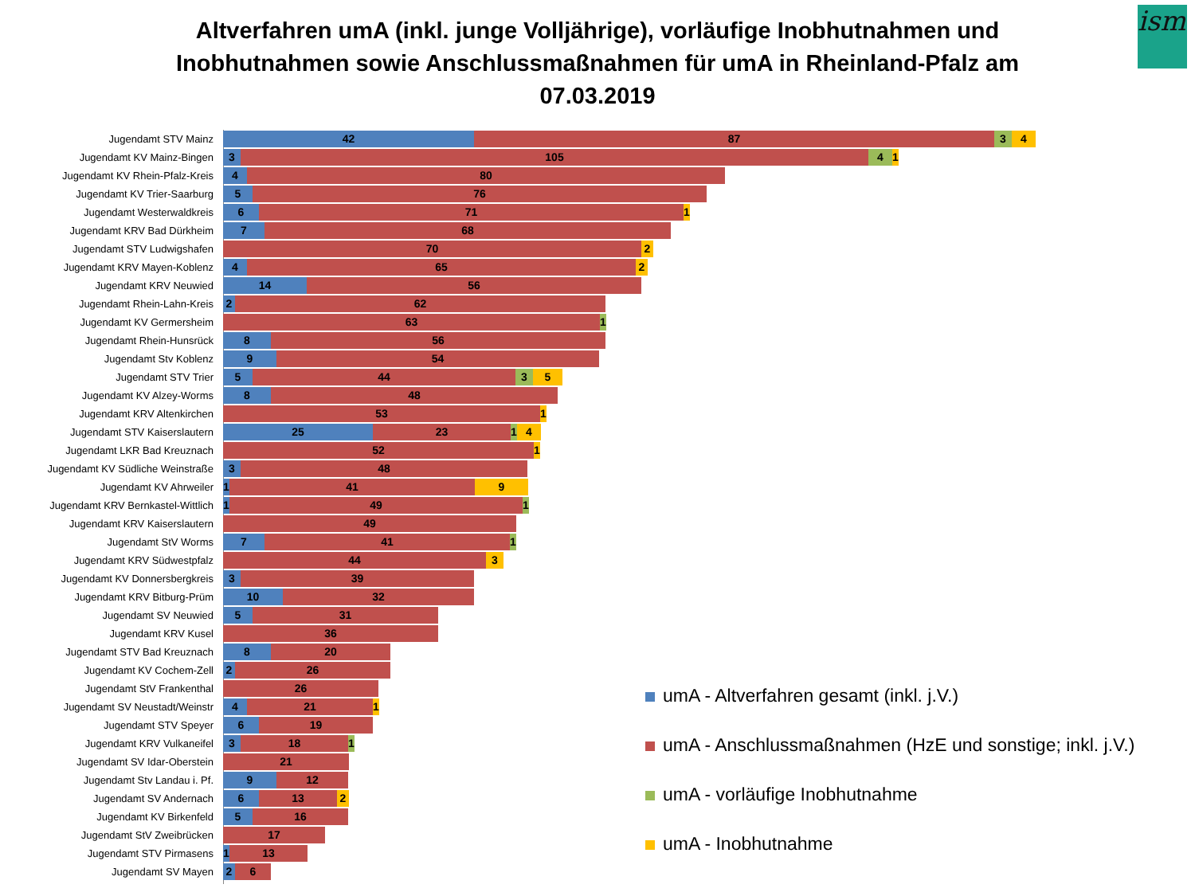Altverfahren umA (inkl. junge Volljährige), vorläufige Inobhutnahmen und
Inobhutnahmen sowie Anschlussmaßnahmen für umA in Rheinland-Pfalz am
07.03.2019
ism
Jugendamt STV Mainz
42 87 3 4
Jugendamt KV Mainz-Bingen
3 105 4 1
Jugendamt KV Rhein-Pfalz-Kreis
4 80
Jugendamt KV Trier-Saarburg
5 76
Jugendamt Westerwaldkreis
6 71 1
Jugendamt KRV Bad Dürkheim
7 68
Jugendamt STV Ludwigshafen
70 2
Jugendamt KRV Mayen-Koblenz
4 65 2
Jugendamt KRV Neuwied
14 56
Jugendamt Rhein-Lahn-Kreis
2 62
Jugendamt KV Germersheim
63 1
Jugendamt Rhein-Hunsrück
8 56
Jugendamt Stv Koblenz
9 54
Jugendamt STV Trier
5 44 3 5
Jugendamt KV Alzey-Worms
8 48
Jugendamt KRV Altenkirchen
53 1
Jugendamt STV Kaiserslautern
25 23 1 4
Jugendamt LKR Bad Kreuznach
52 1
Jugendamt KV Südliche Weinstraße
3 48
Jugendamt KV Ahrweiler
1 41 9
Jugendamt KRV Bernkastel-Wittlich
1 49 1
Jugendamt KRV Kaiserslautern
49
Jugendamt StV Worms
7 41 1
Jugendamt KRV Südwestpfalz
44 3
Jugendamt KV Donnersbergkreis
3 39
Jugendamt KRV Bitburg-Prüm
10 32
Jugendamt SV Neuwied
5 31
Jugendamt KRV Kusel
36
Jugendamt STV Bad Kreuznach
8 20
Jugendamt KV Cochem-Zell
2 26
Jugendamt StV Frankenthal
26
Jugendamt SV Neustadt/Weinstr
4 21 1
Jugendamt STV Speyer
6 19
Jugendamt KRV Vulkaneifel
3 18 1
Jugendamt SV Idar-Oberstein
21
Jugendamt Stv Landau i. Pf.
9 12
Jugendamt SV Andernach
6 13 2
Jugendamt KV Birkenfeld
5 16
Jugendamt StV Zweibrücken
17
Jugendamt STV Pirmasens
1 13
Jugendamt SV Mayen
2 6
umA - Altverfahren gesamt (inkl. j.V.)
umA - Anschlussmaßnahmen (HzE und sonstige; inkl. j.V.)
umA - vorläufige Inobhutnahme
umA - Inobhutnahme